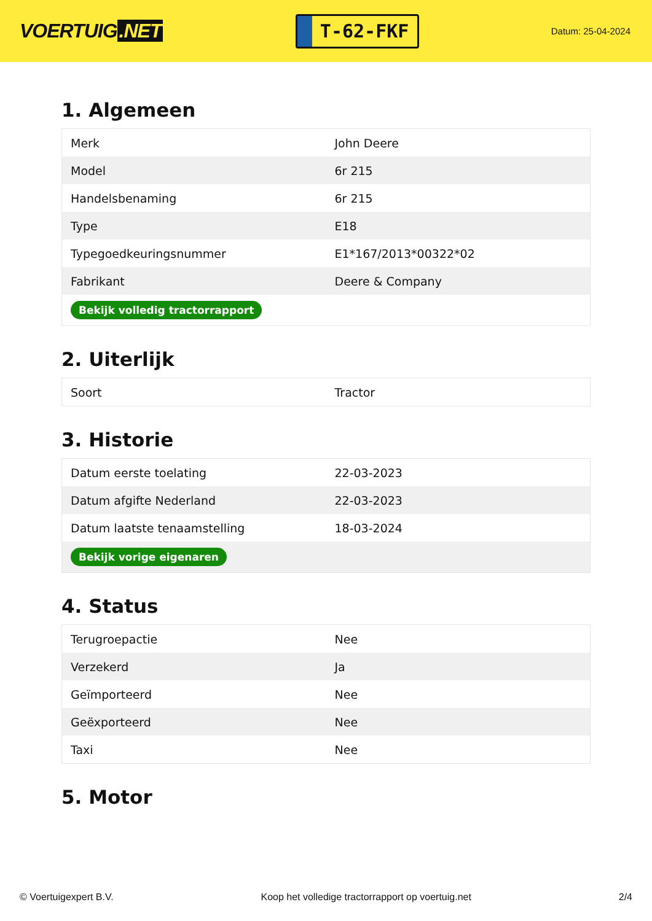VOERTUIG.NET
T-62-FKF
Datum: 25-04-2024
1. Algemeen
| Merk | John Deere |
| Model | 6r 215 |
| Handelsbenaming | 6r 215 |
| Type | E18 |
| Typegoedkeuringsnummer | E1*167/2013*00322*02 |
| Fabrikant | Deere & Company |
| Bekijk volledig tractorrapport | |
2. Uiterlijk
| Soort | Tractor |
3. Historie
| Datum eerste toelating | 22-03-2023 |
| Datum afgifte Nederland | 22-03-2023 |
| Datum laatste tenaamstelling | 18-03-2024 |
| Bekijk vorige eigenaren | |
4. Status
| Terugroepactie | Nee |
| Verzekerd | Ja |
| Geïmporteerd | Nee |
| Geëxporteerd | Nee |
| Taxi | Nee |
5. Motor
© Voertuigexpert B.V. Koop het volledige tractorrapport op voertuig.net 2/4